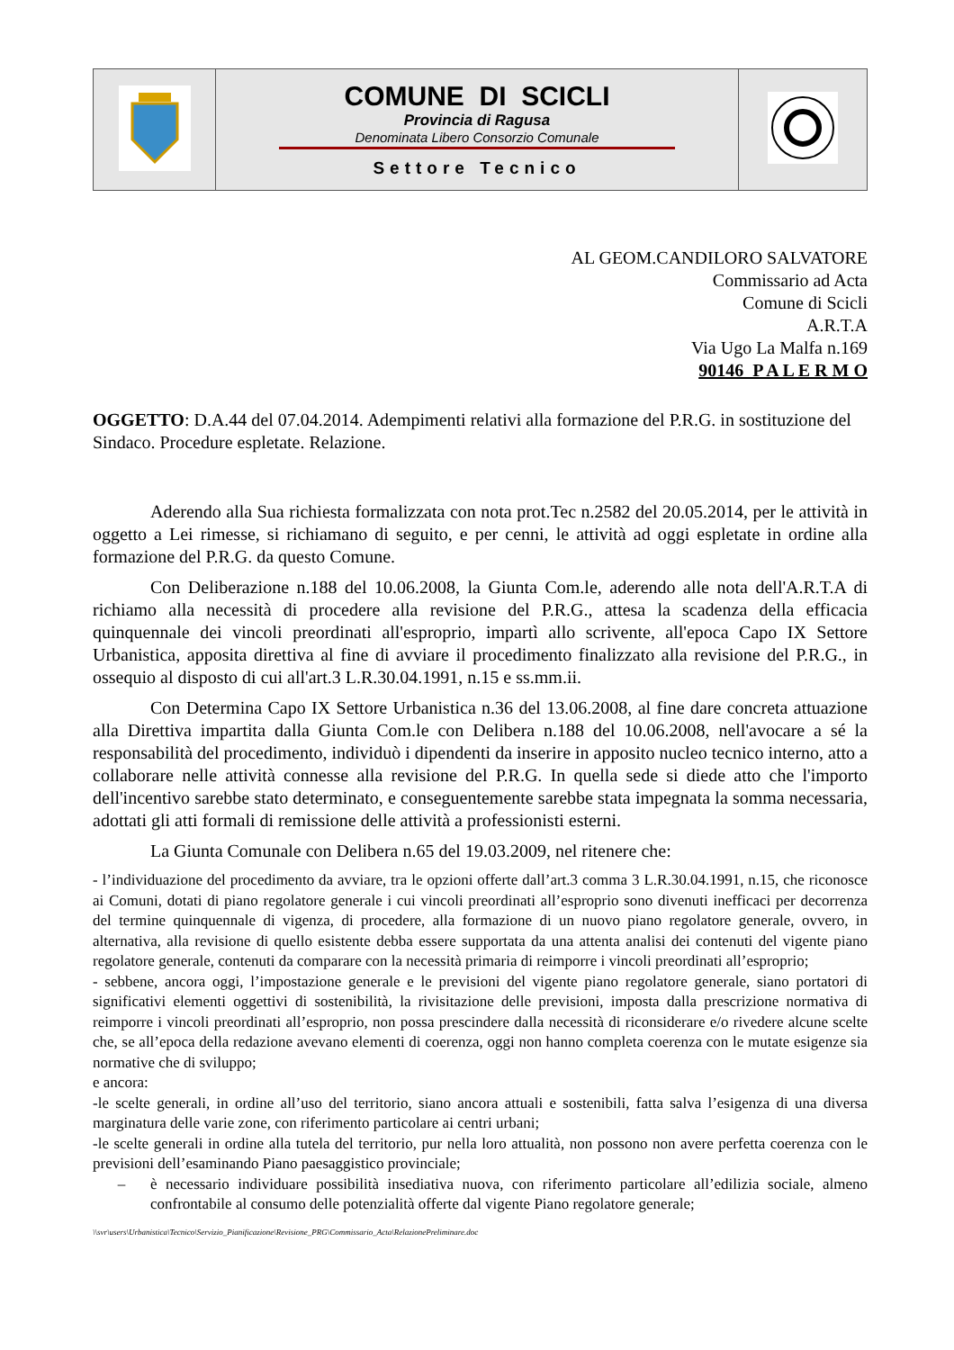| | COMUNE DI SCICLI Provincia di Ragusa Denominata Libero Consorzio Comunale Settore Tecnico | |
AL GEOM.CANDILORO SALVATORE
Commissario ad Acta
Comune di Scicli
A.R.T.A
Via Ugo La Malfa n.169
90146 P A L E R M O
OGGETTO: D.A.44 del 07.04.2014. Adempimenti relativi alla formazione del P.R.G. in sostituzione del Sindaco. Procedure espletate. Relazione.
Aderendo alla Sua richiesta formalizzata con nota prot.Tec n.2582 del 20.05.2014, per le attività in oggetto a Lei rimesse, si richiamano di seguito, e per cenni, le attività ad oggi espletate in ordine alla formazione del P.R.G. da questo Comune.
Con Deliberazione n.188 del 10.06.2008, la Giunta Com.le, aderendo alle nota dell'A.R.T.A di richiamo alla necessità di procedere alla revisione del P.R.G., attesa la scadenza della efficacia quinquennale dei vincoli preordinati all'esproprio, impartì allo scrivente, all'epoca Capo IX Settore Urbanistica, apposita direttiva al fine di avviare il procedimento finalizzato alla revisione del P.R.G., in ossequio al disposto di cui all'art.3 L.R.30.04.1991, n.15 e ss.mm.ii.
Con Determina Capo IX Settore Urbanistica n.36 del 13.06.2008, al fine dare concreta attuazione alla Direttiva impartita dalla Giunta Com.le con Delibera n.188 del 10.06.2008, nell'avocare a sé la responsabilità del procedimento, individuò i dipendenti da inserire in apposito nucleo tecnico interno, atto a collaborare nelle attività connesse alla revisione del P.R.G. In quella sede si diede atto che l'importo dell'incentivo sarebbe stato determinato, e conseguentemente sarebbe stata impegnata la somma necessaria, adottati gli atti formali di remissione delle attività a professionisti esterni.
La Giunta Comunale con Delibera n.65 del 19.03.2009, nel ritenere che:
- l’individuazione del procedimento da avviare, tra le opzioni offerte dall’art.3 comma 3 L.R.30.04.1991, n.15, che riconosce ai Comuni, dotati di piano regolatore generale i cui vincoli preordinati all’esproprio sono divenuti inefficaci per decorrenza del termine quinquennale di vigenza, di procedere, alla formazione di un nuovo piano regolatore generale, ovvero, in alternativa, alla revisione di quello esistente debba essere supportata da una attenta analisi dei contenuti del vigente piano regolatore generale, contenuti da comparare con la necessità primaria di reimporre i vincoli preordinati all’esproprio;
- sebbene, ancora oggi, l’impostazione generale e le previsioni del vigente piano regolatore generale, siano portatori di significativi elementi oggettivi di sostenibilità, la rivisitazione delle previsioni, imposta dalla prescrizione normativa di reimporre i vincoli preordinati all’esproprio, non possa prescindere dalla necessità di riconsiderare e/o rivedere alcune scelte che, se all’epoca della redazione avevano elementi di coerenza, oggi non hanno completa coerenza con le mutate esigenze sia normative che di sviluppo;
e ancora:
-le scelte generali, in ordine all’uso del territorio, siano ancora attuali e sostenibili, fatta salva l’esigenza di una diversa marginatura delle varie zone, con riferimento particolare ai centri urbani;
-le scelte generali in ordine alla tutela del territorio, pur nella loro attualità, non possono non avere perfetta coerenza con le previsioni dell’esaminando Piano paesaggistico provinciale;
– è necessario individuare possibilità insediativa nuova, con riferimento particolare all’edilizia sociale, almeno confrontabile al consumo delle potenzialità offerte dal vigente Piano regolatore generale;
\\svr\users\Urbanistica\Tecnico\Servizio_Pianificazione\Revisione_PRG\Commissario_Acta\RelazionePreliminare.doc